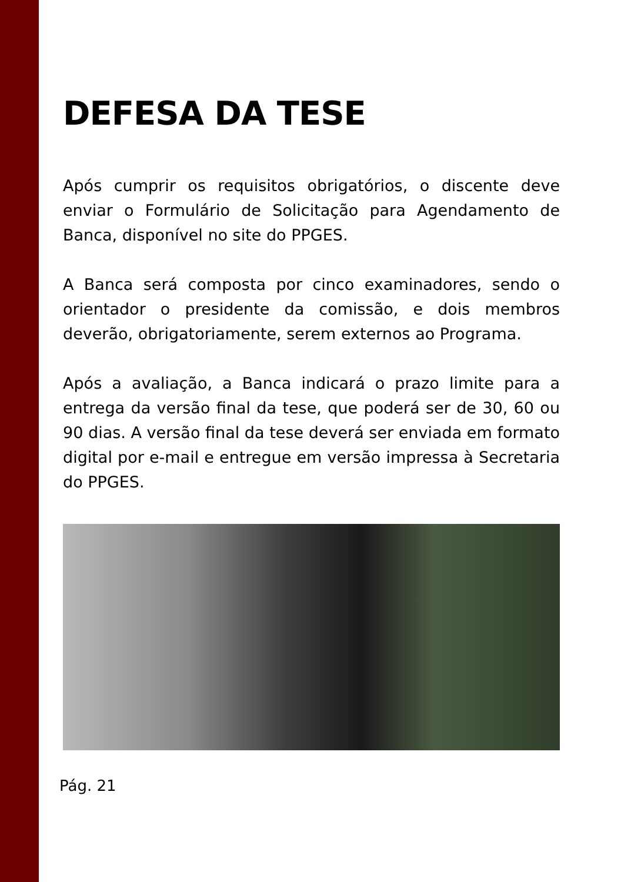DEFESA DA TESE
Após cumprir os requisitos obrigatórios, o discente deve enviar o Formulário de Solicitação para Agendamento de Banca, disponível no site do PPGES.
A Banca será composta por cinco examinadores, sendo o orientador o presidente da comissão, e dois membros deverão, obrigatoriamente, serem externos ao Programa.
Após a avaliação, a Banca indicará o prazo limite para a entrega da versão final da tese, que poderá ser de 30, 60 ou 90 dias. A versão final da tese deverá ser enviada em formato digital por e-mail e entregue em versão impressa à Secretaria do PPGES.
Pág. 21